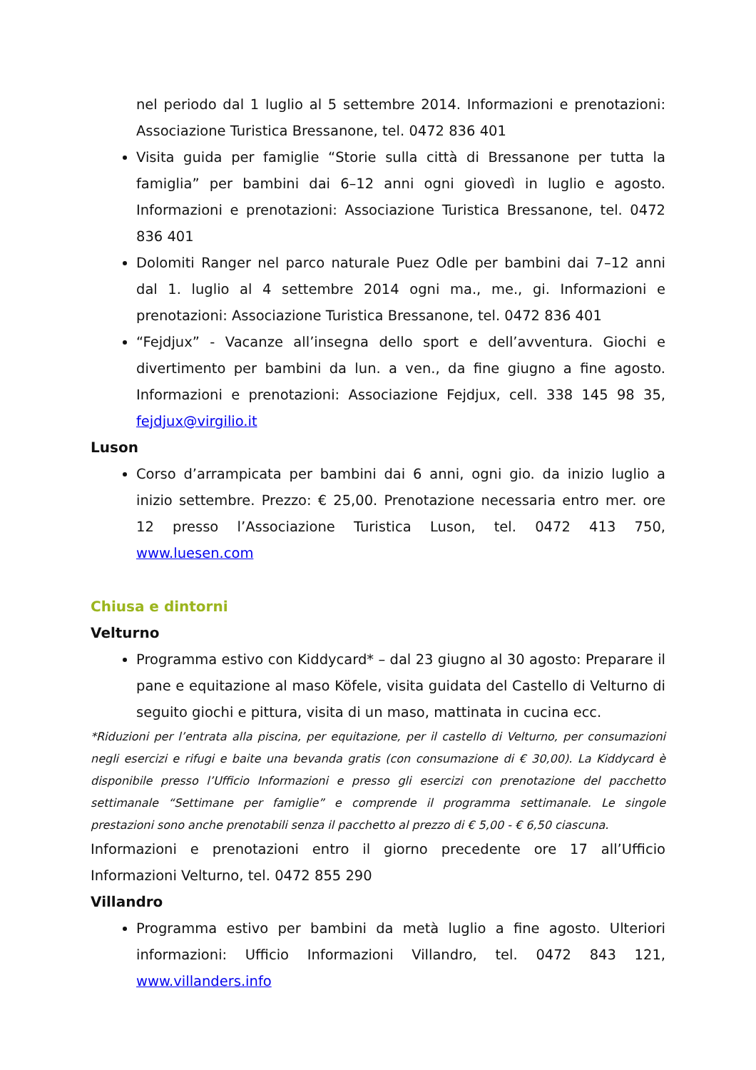nel periodo dal 1 luglio al 5 settembre 2014. Informazioni e prenotazioni: Associazione Turistica Bressanone, tel. 0472 836 401
Visita guida per famiglie “Storie sulla città di Bressanone per tutta la famiglia” per bambini dai 6–12 anni ogni giovedì in luglio e agosto. Informazioni e prenotazioni: Associazione Turistica Bressanone, tel. 0472 836 401
Dolomiti Ranger nel parco naturale Puez Odle per bambini dai 7–12 anni dal 1. luglio al 4 settembre 2014 ogni ma., me., gi. Informazioni e prenotazioni: Associazione Turistica Bressanone, tel. 0472 836 401
“Fejdjux” - Vacanze all’insegna dello sport e dell’avventura. Giochi e divertimento per bambini da lun. a ven., da fine giugno a fine agosto. Informazioni e prenotazioni: Associazione Fejdjux, cell. 338 145 98 35, fejdjux@virgilio.it
Luson
Corso d’arrampicata per bambini dai 6 anni, ogni gio. da inizio luglio a inizio settembre. Prezzo: € 25,00. Prenotazione necessaria entro mer. ore 12 presso l’Associazione Turistica Luson, tel. 0472 413 750, www.luesen.com
Chiusa e dintorni
Velturno
Programma estivo con Kiddycard* – dal 23 giugno al 30 agosto: Preparare il pane e equitazione al maso Köfele, visita guidata del Castello di Velturno di seguito giochi e pittura, visita di un maso, mattinata in cucina ecc.
*Riduzioni per l’entrata alla piscina, per equitazione, per il castello di Velturno, per consumazioni negli esercizi e rifugi e baite una bevanda gratis (con consumazione di € 30,00). La Kiddycard è disponibile presso l’Ufficio Informazioni e presso gli esercizi con prenotazione del pacchetto settimanale “Settimane per famiglie” e comprende il programma settimanale. Le singole prestazioni sono anche prenotabili senza il pacchetto al prezzo di € 5,00 - € 6,50 ciascuna.
Informazioni e prenotazioni entro il giorno precedente ore 17 all’Ufficio Informazioni Velturno, tel. 0472 855 290
Villandro
Programma estivo per bambini da metà luglio a fine agosto. Ulteriori informazioni: Ufficio Informazioni Villandro, tel. 0472 843 121, www.villanders.info